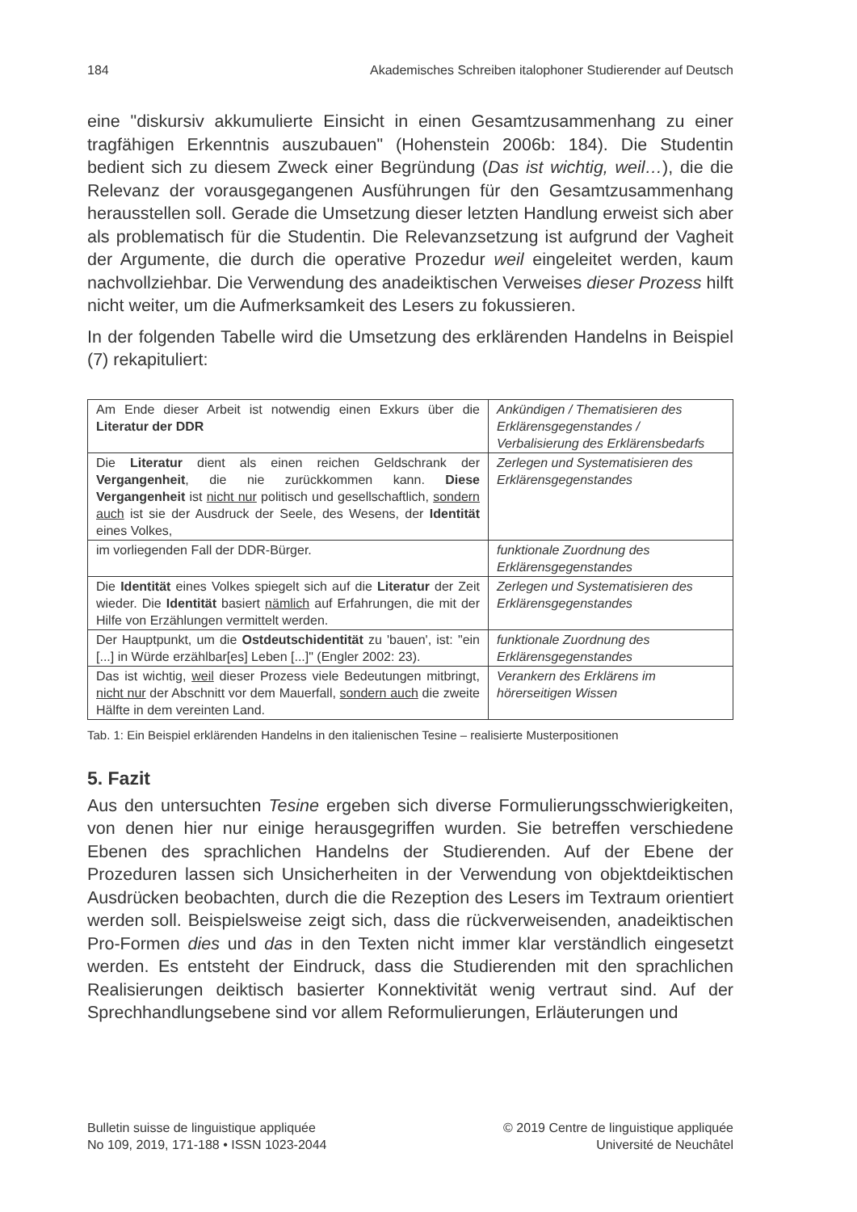184 Akademisches Schreiben italophoner Studierender auf Deutsch
eine "diskursiv akkumulierte Einsicht in einen Gesamtzusammenhang zu einer tragfähigen Erkenntnis auszubauen" (Hohenstein 2006b: 184). Die Studentin bedient sich zu diesem Zweck einer Begründung (Das ist wichtig, weil…), die die Relevanz der vorausgegangenen Ausführungen für den Gesamtzusammenhang herausstellen soll. Gerade die Umsetzung dieser letzten Handlung erweist sich aber als problematisch für die Studentin. Die Relevanzsetzung ist aufgrund der Vagheit der Argumente, die durch die operative Prozedur weil eingeleitet werden, kaum nachvollziehbar. Die Verwendung des anadeiktischen Verweises dieser Prozess hilft nicht weiter, um die Aufmerksamkeit des Lesers zu fokussieren.
In der folgenden Tabelle wird die Umsetzung des erklärenden Handelns in Beispiel (7) rekapituliert:
| Am Ende dieser Arbeit ist notwendig einen Exkurs über die Literatur der DDR | Ankündigen / Thematisieren des Erklärensgegenstandes / Verbalisierung des Erklärensbedarfs |
| Die Literatur dient als einen reichen Geldschrank der Vergangenheit , die nie zurückkommen kann. Diese Vergangenheit ist nicht nur politisch und gesellschaftlich, sondern auch ist sie der Ausdruck der Seele, des Wesens, der Identität eines Volkes, | Zerlegen und Systematisieren des Erklärensgegenstandes |
| im vorliegenden Fall der DDR-Bürger. | funktionale Zuordnung des Erklärensgegenstandes |
| Die Identität eines Volkes spiegelt sich auf die Literatur der Zeit wieder. Die Identität basiert nämlich auf Erfahrungen, die mit der Hilfe von Erzählungen vermittelt werden. | Zerlegen und Systematisieren des Erklärensgegenstandes |
| Der Hauptpunkt, um die Ostdeutschidentität zu 'bauen', ist: "ein [...] in Würde erzählbar[es] Leben [...]" (Engler 2002: 23). | funktionale Zuordnung des Erklärensgegenstandes |
| Das ist wichtig, weil dieser Prozess viele Bedeutungen mitbringt, nicht nur der Abschnitt vor dem Mauerfall, sondern auch die zweite Hälfte in dem vereinten Land. | Verankern des Erklärens im hörerseitigen Wissen |
Tab. 1: Ein Beispiel erklärenden Handelns in den italienischen Tesine – realisierte Musterpositionen
5. Fazit
Aus den untersuchten Tesine ergeben sich diverse Formulierungsschwierigkeiten, von denen hier nur einige herausgegriffen wurden. Sie betreffen verschiedene Ebenen des sprachlichen Handelns der Studierenden. Auf der Ebene der Prozeduren lassen sich Unsicherheiten in der Verwendung von objektdeiktischen Ausdrücken beobachten, durch die die Rezeption des Lesers im Textraum orientiert werden soll. Beispielsweise zeigt sich, dass die rückverweisenden, anadeiktischen Pro-Formen dies und das in den Texten nicht immer klar verständlich eingesetzt werden. Es entsteht der Eindruck, dass die Studierenden mit den sprachlichen Realisierungen deiktisch basierter Konnektivität wenig vertraut sind. Auf der Sprechhandlungsebene sind vor allem Reformulierungen, Erläuterungen und
Bulletin suisse de linguistique appliquée
No 109, 2019, 171-188 • ISSN 1023-2044
© 2019 Centre de linguistique appliquée
Université de Neuchâtel